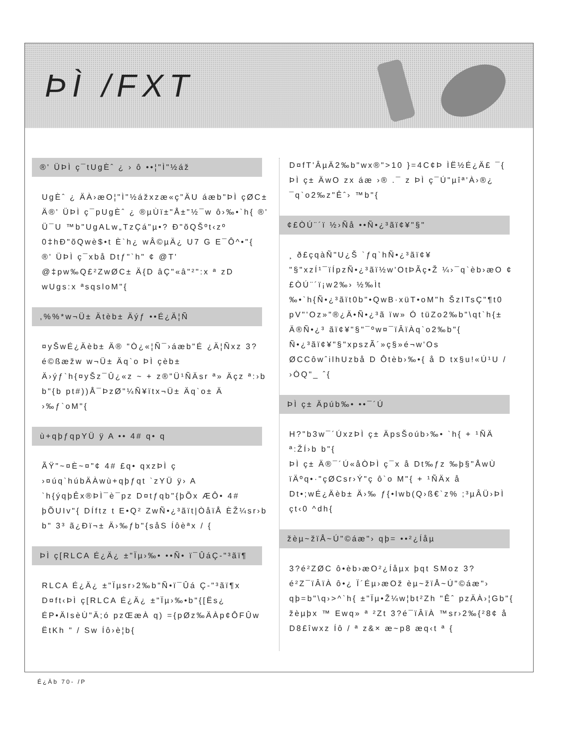ÞÌ /FXT
®' ÜÞÌ ç¯tUgÈˆ ¿ › ô ••¦"Ì"½áž
UgÈˆ ¿ ÄÀ›æO¦"Ì"½ážxzæ«ç"ÄU áæb"ÞÌ çØC± Ä®' ÜÞÌ ç¯pUgÈˆ ¿ ®µÙï±"Å±"½¯w ô›‰•`h{ ®' Ü¯U ™b"UgALw„TzÇá"µ•? Ð"õQŠºt‹zº 0‡hÐ"õQwè$•t È`h¿ wÂ©µÄ¿ U7 G E¯Ô^•"{
®' ÜÞÌ ç¯xbå Dtƒ"`h" ¢ @T' @‡pw‰Q£²ZwØC± Ä{D âÇ"«â"²":x ª zD wUgs:x ªsqsloM"{
,%%*w¬Ü± Ätèb± Äýƒ ••É¿Ä¦Ñ
¤yŠwÉ¿Äèb± Ä® "Ò¿«¦Ñ¯›áæb"É ¿Ä¦Ñxz 3?é©ßæžw w¬Ü± Äq`o ÞÌ çèb± Ä›ýƒ`h{¤yŠz¯Û¿«z ~ + z®"Ü¹ÑÄsr ª» Äçz ª:›b b"{b pt#))Å¯ÞzØ"¼Ñ¥ïtx¬Ü± Äq`o± Ä ›‰ƒ`oM"{
ù+qþƒqpYÜ ÿ A •• 4# q• q
ÃŸ"~¤È~¤"¢ 4# £q• qxzÞÌ ç ›¤úq`húbÄÀwù+qþƒqt `zYÜ ÿ› A `h{ýqþÊx®ÞÌ¯è¯pz D¤tƒqb"{þÕx ÆÔ• 4# þÕUIv"{ DÍftz t E•Q² ZwÑ•¿³ãït|ÒåïÅ ÈŽ¼sr›b b" 3³ ã¿Ðï¬± Ä›‰ƒb"{såS Íôèªx / {
ÞÌ ç[RLCA É¿Ä¿ ±"Ïµ›‰• ••Ñ• ï¯ÛáÇ-"³ãï¶
RLCA É¿Ä¿ ±"Ïµsr›2‰b"Ñ•ï¯Ûá Ç-"³ãï¶x D¤ft‹ÞÌ ç[RLCA É¿Ä¿ ±"Ïµ›‰•b"{[Ës¿ ÉP•ÄIsèÙ"Ä;ó pzŒæÀ q) ={pØz‰ÄÀp¢ÔFÛw ËtKh " / Sw Íô›è¦b{
D¤fT'ÂµÄ2‰b"wx®">10 }=4C¢Þ ÌË½É¿Ä£ ¯{ ÞÌ ç± ÄwO zx áæ ›® .¯ z ÞÌ ç¯Ú"µîª'À›®¿ ¯q`o2‰z"Êˆ› ™b"{
¢£ÒÚ¨´ï ½›Ñå ••Ñ•¿³ãï¢¥"§"
¸ ð£çqàÑ"U¿Š `ƒq`hÑ•¿³ãï¢¥ "§"xzÍ¹¯ïÍpzÑ•¿³ãï½w'OtÞÃç•Ž ¼›¯q`èb›æO ¢£ÒÚ¨´ï¡w2‰› ½‰Ìt ‰•`h{Ñ•¿³ãït0b"•QwB·xüT•oM"h ŠzITsÇ"¶t0 pV"'Oz»"®¿Ä•Ñ•¿³ã ïw» Ó tüZo2‰b"\qt`h{± Ä®Ñ•¿³ ãï¢¥"§"¯ºw¤¯ïÂïÀq`o2‰b"{
Ñ•¿³ãï¢¥"§"xpszÃ´»ç§»é¬w'Os ØCCôwˆilhUzbå D Ôtèb›‰•{ å D tx§u!«Ú¹U / ›ÒQ"_ ˆ{
ÞÌ ç± Äpúb‰• ••¯´Ú
H?"b3w¯´ÚxzÞÌ ç± ÄpsŠoúb›‰• `h{ + ¹ÑÄ ª:ŽÍ›b b"{
ÞÌ ç± Ä®¯´Ú«åÒÞÌ ç¯x å Dt‰ƒz ‰þ§"ÅwÙ ïÄºq•·"çØCsr›Ý"ç ô`o M"{ + ¹ÑÄx å Dt•;wÉ¿Äèb± Ä›‰ ƒ{•lwb(Q›ß€`z% ;³µÂÜ›ÞÌ çt‹0 ^dh{
žèµ~žïÅ~Ú"©áæ"› qþ= ••²¿Íåµ
3?é²ZØC ô•èb›æO²¿Íåµx þqt SMoz 3?é²Z¯ïÂïÀ ô•¿ Ï´Éµ›æOž èµ~žïÅ~Ú"©áæ"› qþ=b"\q›>^`h{ ±"Ïµ•Ž¼w¦bt²Zh "Êˆ pzÄÀ›¦Gb"{
žèµþx ™ Ewq» ª ²Zt 3?é¯ïÂïÀ ™sr›2‰{²8¢ å D8£îwxz Íô / ª z&× æ~p8 æq‹t ª {
É¿Äb 70- /P